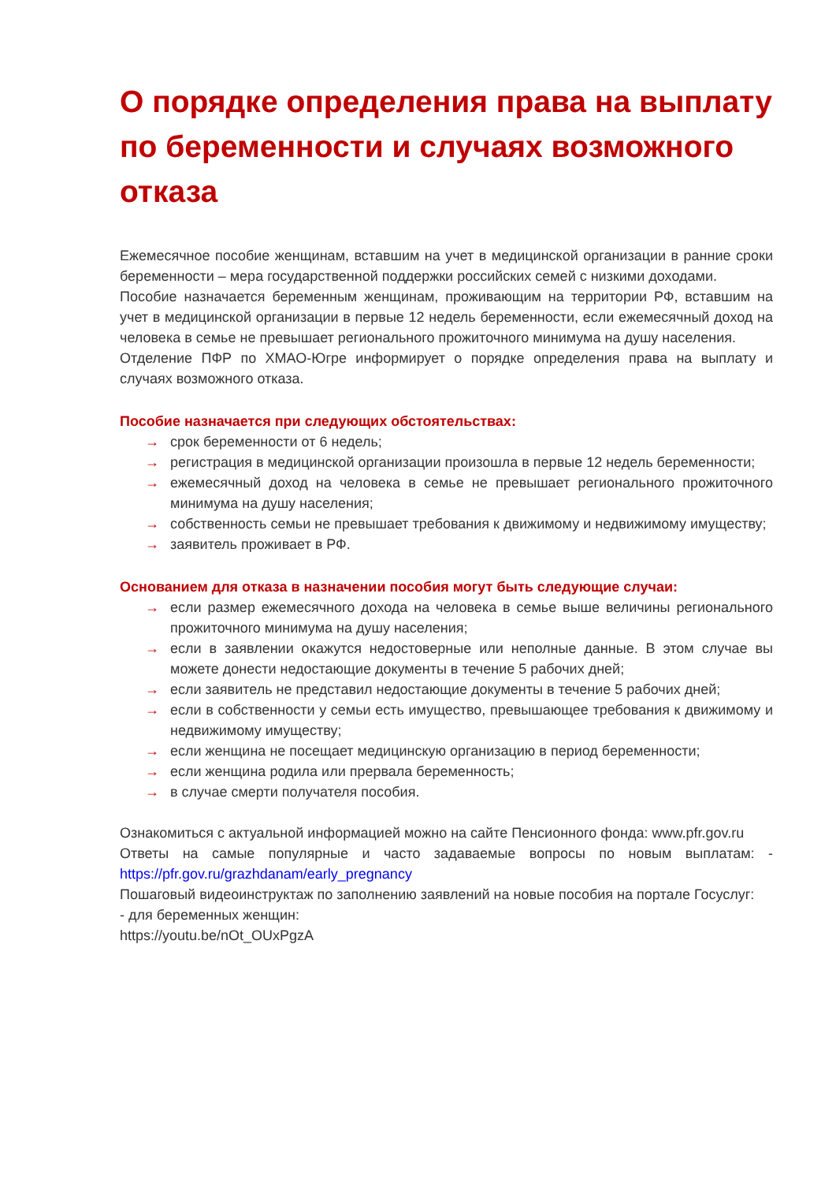О порядке определения права на выплату по беременности и случаях возможного отказа
Ежемесячное пособие женщинам, вставшим на учет в медицинской организации в ранние сроки беременности – мера государственной поддержки российских семей с низкими доходами.
Пособие назначается беременным женщинам, проживающим на территории РФ, вставшим на учет в медицинской организации в первые 12 недель беременности, если ежемесячный доход на человека в семье не превышает регионального прожиточного минимума на душу населения.
Отделение ПФР по ХМАО-Югре информирует о порядке определения права на выплату и случаях возможного отказа.
Пособие назначается при следующих обстоятельствах:
→ срок беременности от 6 недель;
→ регистрация в медицинской организации произошла в первые 12 недель беременности;
→ ежемесячный доход на человека в семье не превышает регионального прожиточного минимума на душу населения;
→ собственность семьи не превышает требования к движимому и недвижимому имуществу;
→ заявитель проживает в РФ.
Основанием для отказа в назначении пособия могут быть следующие случаи:
→ если размер ежемесячного дохода на человека в семье выше величины регионального прожиточного минимума на душу населения;
→ если в заявлении окажутся недостоверные или неполные данные. В этом случае вы можете донести недостающие документы в течение 5 рабочих дней;
→ если заявитель не представил недостающие документы в течение 5 рабочих дней;
→ если в собственности у семьи есть имущество, превышающее требования к движимому и недвижимому имуществу;
→ если женщина не посещает медицинскую организацию в период беременности;
→ если женщина родила или прервала беременность;
→ в случае смерти получателя пособия.
Ознакомиться с актуальной информацией можно на сайте Пенсионного фонда: www.pfr.gov.ru
Ответы на самые популярные и часто задаваемые вопросы по новым выплатам: - https://pfr.gov.ru/grazhdanam/early_pregnancy
Пошаговый видеоинструктаж по заполнению заявлений на новые пособия на портале Госуслуг:
- для беременных женщин:
https://youtu.be/nOt_OUxPgzA